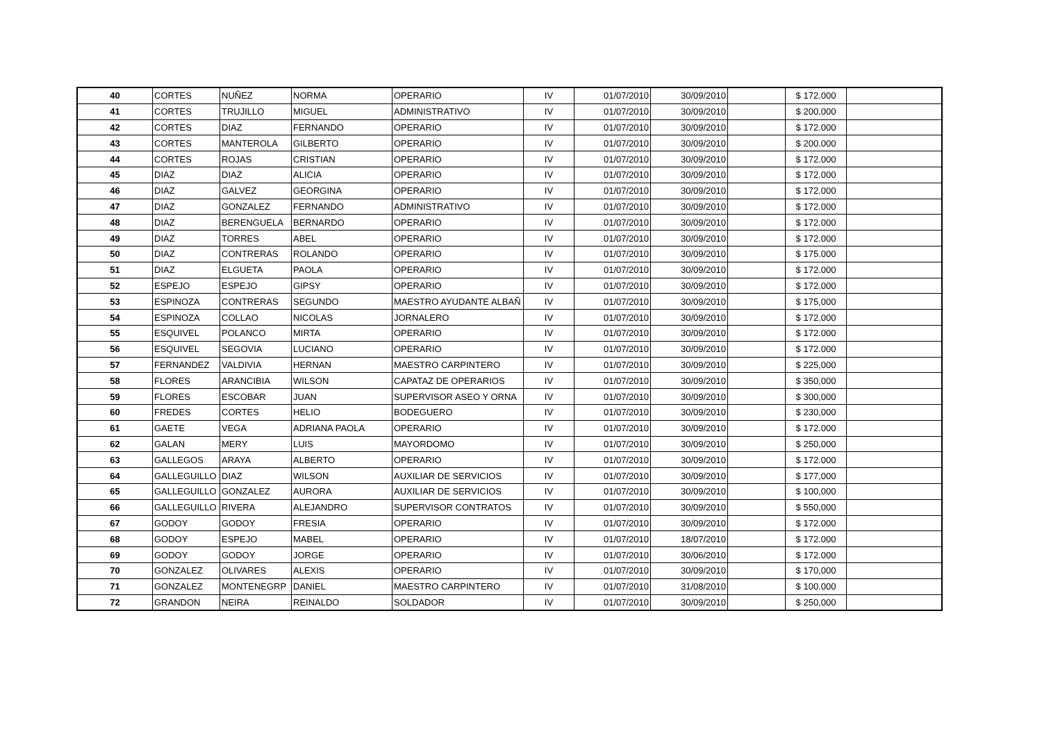| 40 | CORTES | NUÑEZ | NORMA | OPERARIO | IV | 01/07/2010 | 30/09/2010 | | $ 172.000 | |
| 41 | CORTES | TRUJILLO | MIGUEL | ADMINISTRATIVO | IV | 01/07/2010 | 30/09/2010 | | $ 200,000 | |
| 42 | CORTES | DIAZ | FERNANDO | OPERARIO | IV | 01/07/2010 | 30/09/2010 | | $ 172.000 | |
| 43 | CORTES | MANTEROLA | GILBERTO | OPERARIO | IV | 01/07/2010 | 30/09/2010 | | $ 200.000 | |
| 44 | CORTES | ROJAS | CRISTIAN | OPERARIO | IV | 01/07/2010 | 30/09/2010 | | $ 172.000 | |
| 45 | DIAZ | DIAZ | ALICIA | OPERARIO | IV | 01/07/2010 | 30/09/2010 | | $ 172.000 | |
| 46 | DIAZ | GALVEZ | GEORGINA | OPERARIO | IV | 01/07/2010 | 30/09/2010 | | $ 172.000 | |
| 47 | DIAZ | GONZALEZ | FERNANDO | ADMINISTRATIVO | IV | 01/07/2010 | 30/09/2010 | | $ 172.000 | |
| 48 | DIAZ | BERENGUELA | BERNARDO | OPERARIO | IV | 01/07/2010 | 30/09/2010 | | $ 172.000 | |
| 49 | DIAZ | TORRES | ABEL | OPERARIO | IV | 01/07/2010 | 30/09/2010 | | $ 172.000 | |
| 50 | DIAZ | CONTRERAS | ROLANDO | OPERARIO | IV | 01/07/2010 | 30/09/2010 | | $ 175.000 | |
| 51 | DIAZ | ELGUETA | PAOLA | OPERARIO | IV | 01/07/2010 | 30/09/2010 | | $ 172.000 | |
| 52 | ESPEJO | ESPEJO | GIPSY | OPERARIO | IV | 01/07/2010 | 30/09/2010 | | $ 172.000 | |
| 53 | ESPINOZA | CONTRERAS | SEGUNDO | MAESTRO AYUDANTE ALBAÑ | IV | 01/07/2010 | 30/09/2010 | | $ 175,000 | |
| 54 | ESPINOZA | COLLAO | NICOLAS | JORNALERO | IV | 01/07/2010 | 30/09/2010 | | $ 172.000 | |
| 55 | ESQUIVEL | POLANCO | MIRTA | OPERARIO | IV | 01/07/2010 | 30/09/2010 | | $ 172.000 | |
| 56 | ESQUIVEL | SEGOVIA | LUCIANO | OPERARIO | IV | 01/07/2010 | 30/09/2010 | | $ 172.000 | |
| 57 | FERNANDEZ | VALDIVIA | HERNAN | MAESTRO CARPINTERO | IV | 01/07/2010 | 30/09/2010 | | $ 225,000 | |
| 58 | FLORES | ARANCIBIA | WILSON | CAPATAZ DE OPERARIOS | IV | 01/07/2010 | 30/09/2010 | | $ 350,000 | |
| 59 | FLORES | ESCOBAR | JUAN | SUPERVISOR ASEO Y ORNA | IV | 01/07/2010 | 30/09/2010 | | $ 300,000 | |
| 60 | FREDES | CORTES | HELIO | BODEGUERO | IV | 01/07/2010 | 30/09/2010 | | $ 230,000 | |
| 61 | GAETE | VEGA | ADRIANA PAOLA | OPERARIO | IV | 01/07/2010 | 30/09/2010 | | $ 172.000 | |
| 62 | GALAN | MERY | LUIS | MAYORDOMO | IV | 01/07/2010 | 30/09/2010 | | $ 250,000 | |
| 63 | GALLEGOS | ARAYA | ALBERTO | OPERARIO | IV | 01/07/2010 | 30/09/2010 | | $ 172.000 | |
| 64 | GALLEGUILLO | DIAZ | WILSON | AUXILIAR DE SERVICIOS | IV | 01/07/2010 | 30/09/2010 | | $ 177,000 | |
| 65 | GALLEGUILLO | GONZALEZ | AURORA | AUXILIAR DE SERVICIOS | IV | 01/07/2010 | 30/09/2010 | | $ 100,000 | |
| 66 | GALLEGUILLO | RIVERA | ALEJANDRO | SUPERVISOR CONTRATOS | IV | 01/07/2010 | 30/09/2010 | | $ 550,000 | |
| 67 | GODOY | GODOY | FRESIA | OPERARIO | IV | 01/07/2010 | 30/09/2010 | | $ 172.000 | |
| 68 | GODOY | ESPEJO | MABEL | OPERARIO | IV | 01/07/2010 | 18/07/2010 | | $ 172.000 | |
| 69 | GODOY | GODOY | JORGE | OPERARIO | IV | 01/07/2010 | 30/06/2010 | | $ 172.000 | |
| 70 | GONZALEZ | OLIVARES | ALEXIS | OPERARIO | IV | 01/07/2010 | 30/09/2010 | | $ 170,000 | |
| 71 | GONZALEZ | MONTENEGRP | DANIEL | MAESTRO CARPINTERO | IV | 01/07/2010 | 31/08/2010 | | $ 100.000 | |
| 72 | GRANDON | NEIRA | REINALDO | SOLDADOR | IV | 01/07/2010 | 30/09/2010 | | $ 250,000 | |